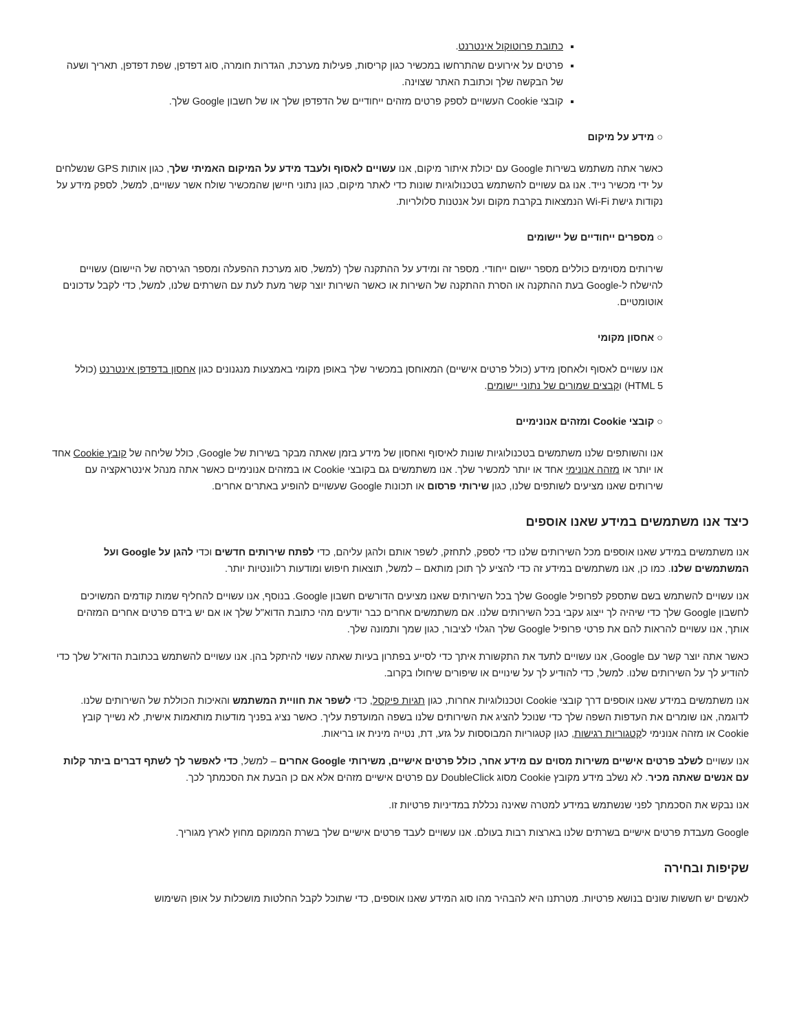כתובת פרוטוקול אינטרנט.
פרטים על אירועים שהתרחשו במכשיר כגון קריסות, פעילות מערכת, הגדרות חומרה, סוג דפדפן, שפת דפדפן, תאריך ושעה של הבקשה שלך וכתובת האתר שצוינה.
קובצי Cookie העשויים לספק פרטים מזהים ייחודיים של הדפדפן שלך או של חשבון Google שלך.
○ מידע על מיקום
כאשר אתה משתמש בשירות Google עם יכולת איתור מיקום, אנו עשויים לאסוף ולעבד מידע על המיקום האמיתי שלך, כגון אותות GPS שנשלחים על ידי מכשיר נייד. אנו גם עשויים להשתמש בטכנולוגיות שונות כדי לאתר מיקום, כגון נתוני חיישן שהמכשיר שולח אשר עשויים, למשל, לספק מידע על נקודות גישת Wi-Fi הנמצאות בקרבת מקום ועל אנטנות סלולריות.
○ מספרים ייחודיים של יישומים
שירותים מסוימים כוללים מספר יישום ייחודי. מספר זה ומידע על ההתקנה שלך (למשל, סוג מערכת ההפעלה ומספר הגירסה של היישום) עשויים להישלח ל-Google בעת ההתקנה או הסרת ההתקנה של השירות או כאשר השירות יוצר קשר מעת לעת עם השרתים שלנו, למשל, כדי לקבל עדכונים אוטומטיים.
○ אחסון מקומי
אנו עשויים לאסוף ולאחסן מידע (כולל פרטים אישיים) המאוחסן במכשיר שלך באופן מקומי באמצעות מנגנונים כגון אחסון בדפדפן אינטרנט (כולל HTML 5) וקבצים שמורים של נתוני יישומים.
○ קובצי Cookie ומזהים אנונימיים
אנו והשותפים שלנו משתמשים בטכנולוגיות שונות לאיסוף ואחסון של מידע בזמן שאתה מבקר בשירות של Google, כולל שליחה של קובץ Cookie אחד או יותר או מזהה אנונימי אחד או יותר למכשיר שלך. אנו משתמשים גם בקובצי Cookie או במזהים אנונימיים כאשר אתה מנהל אינטראקציה עם שירותים שאנו מציעים לשותפים שלנו, כגון שירותי פרסום או תכונות Google שעשויים להופיע באתרים אחרים.
כיצד אנו משתמשים במידע שאנו אוספים
אנו משתמשים במידע שאנו אוספים מכל השירותים שלנו כדי לספק, לתחזק, לשפר אותם ולהגן עליהם, כדי לפתח שירותים חדשים וכדי להגן על Google ועל המשתמשים שלנו. כמו כן, אנו משתמשים במידע זה כדי להציע לך תוכן מותאם – למשל, תוצאות חיפוש ומודעות רלוונטיות יותר.
אנו עשויים להשתמש בשם שתספק לפרופיל Google שלך בכל השירותים שאנו מציעים הדורשים חשבון Google. בנוסף, אנו עשויים להחליף שמות קודמים המשויכים לחשבון Google שלך כדי שיהיה לך ייצוג עקבי בכל השירותים שלנו. אם משתמשים אחרים כבר יודעים מהי כתובת הדוא"ל שלך או אם יש בידם פרטים אחרים המזהים אותך, אנו עשויים להראות להם את פרטי פרופיל Google שלך הגלוי לציבור, כגון שמך ותמונה שלך.
כאשר אתה יוצר קשר עם Google, אנו עשויים לתעד את התקשורת איתך כדי לסייע בפתרון בעיות שאתה עשוי להיתקל בהן. אנו עשויים להשתמש בכתובת הדוא"ל שלך כדי להודיע לך על השירותים שלנו. למשל, כדי להודיע לך על שינויים או שיפורים שיחולו בקרוב.
אנו משתמשים במידע שאנו אוספים דרך קובצי Cookie וטכנולוגיות אחרות, כגון תגיות פיקסל, כדי לשפר את חוויית המשתמש והאיכות הכוללת של השירותים שלנו. לדוגמה, אנו שומרים את העדפות השפה שלך כדי שנוכל להציג את השירותים שלנו בשפה המועדפת עליך. כאשר נציג בפניך מודעות מותאמות אישית, לא נשייך קובץ Cookie או מזהה אנונימי לקטגוריות רגישות, כגון קטגוריות המבוססות על גזע, דת, נטייה מינית או בריאות.
אנו עשויים לשלב פרטים אישיים משירות מסוים עם מידע אחר, כולל פרטים אישיים, משירותי Google אחרים – למשל, כדי לאפשר לך לשתף דברים ביתר קלות עם אנשים שאתה מכיר. לא נשלב מידע מקובץ Cookie מסוג DoubleClick עם פרטים אישיים מזהים אלא אם כן הבעת את הסכמתך לכך.
אנו נבקש את הסכמתך לפני שנשתמש במידע למטרה שאינה נכללת במדיניות פרטיות זו.
Google מעבדת פרטים אישיים בשרתים שלנו בארצות רבות בעולם. אנו עשויים לעבד פרטים אישיים שלך בשרת הממוקם מחוץ לארץ מגוריך.
שקיפות ובחירה
לאנשים יש חששות שונים בנושא פרטיות. מטרתנו היא להבהיר מהו סוג המידע שאנו אוספים, כדי שתוכל לקבל החלטות מושכלות על אופן השימוש